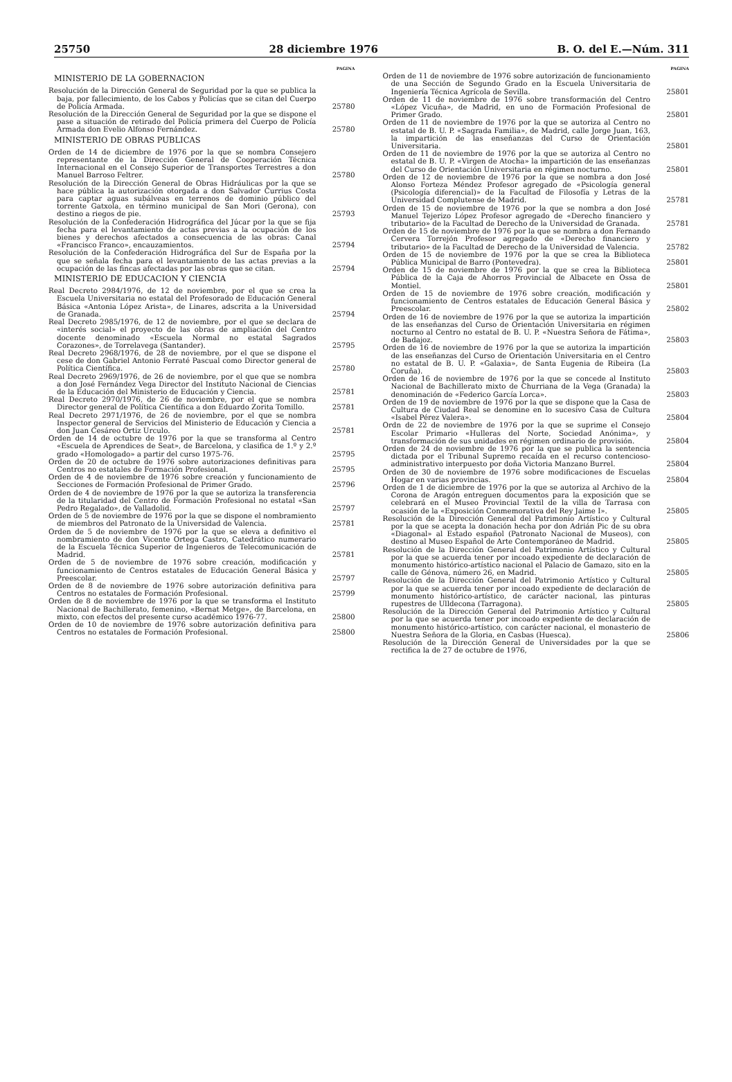25750 28 diciembre 1976 B. O. del E.—Núm. 311
PAGINA
MINISTERIO DE LA GOBERNACION
Resolución de la Dirección General de Seguridad por la que se publica la baja, por fallecimiento, de los Cabos y Policías que se citan del Cuerpo de Policía Armada. 25780
Resolución de la Dirección General de Seguridad por la que se dispone el pase a situación de retirado del Policía primera del Cuerpo de Policía Armada don Evelio Alfonso Fernández. 25780
MINISTERIO DE OBRAS PUBLICAS
Orden de 14 de diciembre de 1976 por la que se nombra Consejero representante de la Dirección General de Cooperación Técnica Internacional en el Consejo Superior de Transportes Terrestres a don Manuel Barroso Feltrer. 25780
Resolución de la Dirección General de Obras Hidráulicas por la que se hace pública la autorización otorgada a don Salvador Currius Costa para captar aguas subálveas en terrenos de dominio público del torrente Gatxola, en término municipal de San Mori (Gerona), con destino a riegos de pie. 25793
Resolución de la Confederación Hidrográfica del Júcar por la que se fija fecha para el levantamiento de actas previas a la ocupación de los bienes y derechos afectados a consecuencia de las obras: Canal «Francisco Franco», encauzamientos. 25794
Resolución de la Confederación Hidrográfica del Sur de España por la que se señala fecha para el levantamiento de las actas previas a la ocupación de las fincas afectadas por las obras que se citan. 25794
MINISTERIO DE EDUCACION Y CIENCIA
Real Decreto 2984/1976, de 12 de noviembre, por el que se crea la Escuela Universitaria no estatal del Profesorado de Educación General Básica «Antonia López Arista», de Linares, adscrita a la Universidad de Granada. 25794
Real Decreto 2985/1976, de 12 de noviembre, por el que se declara de «interés social» el proyecto de las obras de ampliación del Centro docente denominado «Escuela Normal no estatal Sagrados Corazones», de Torrelavega (Santander). 25795
Real Decreto 2968/1976, de 28 de noviembre, por el que se dispone el cese de don Gabriel Antonio Ferraté Pascual como Director general de Política Científica. 25780
Real Decreto 2969/1976, de 26 de noviembre, por el que que se nombra a don José Fernández Vega Director del Instituto Nacional de Ciencias de la Educación del Ministerio de Educación y Ciencia. 25781
Real Decreto 2970/1976, de 26 de noviembre, por el que se nombra Director general de Política Científica a don Eduardo Zorita Tomillo. 25781
Real Decreto 2971/1976, de 26 de noviembre, por el que se nombra Inspector general de Servicios del Ministerio de Educación y Ciencia a don Juan Cesáreo Ortiz Urculo. 25781
Orden de 14 de octubre de 1976 por la que se transforma al Centro «Escuela de Aprendices de Seat», de Barcelona, y clasifica de 1.º y 2.º grado «Homologado» a partir del curso 1975-76. 25795
Orden de 20 de octubre de 1976 sobre autorizaciones definitivas para Centros no estatales de Formación Profesional. 25795
Orden de 4 de noviembre de 1976 sobre creación y funcionamiento de Secciones de Formación Profesional de Primer Grado. 25796
Orden de 4 de noviembre de 1976 por la que se autoriza la transferencia de la titularidad del Centro de Formación Profesional no estatal «San Pedro Regalado», de Valladolid. 25797
Orden de 5 de noviembre de 1976 por la que se dispone el nombramiento de miembros del Patronato de la Universidad de Valencia. 25781
Orden de 5 de noviembre de 1976 por la que se eleva a definitivo el nombramiento de don Vicente Ortega Castro, Catedrático numerario de la Escuela Técnica Superior de Ingenieros de Telecomunicación de Madrid. 25781
Orden de 5 de noviembre de 1976 sobre creación, modificación y funcionamiento de Centros estatales de Educación General Básica y Preescolar. 25797
Orden de 8 de noviembre de 1976 sobre autorización definitiva para Centros no estatales de Formación Profesional. 25799
Orden de 8 de noviembre de 1976 por la que se transforma el Instituto Nacional de Bachillerato, femenino, «Bernat Metge», de Barcelona, en mixto, con efectos del presente curso académico 1976-77. 25800
Orden de 10 de noviembre de 1976 sobre autorización definitiva para Centros no estatales de Formación Profesional. 25800
PAGINA
Orden de 11 de noviembre de 1976 sobre autorización de funcionamiento de una Sección de Segundo Grado en la Escuela Universitaria de Ingeniería Técnica Agrícola de Sevilla. 25801
Orden de 11 de noviembre de 1976 sobre transformación del Centro «López Vicuña», de Madrid, en uno de Formación Profesional de Primer Grado. 25801
Orden de 11 de noviembre de 1976 por la que se autoriza al Centro no estatal de B. U. P. «Sagrada Familia», de Madrid, calle Jorge Juan, 163, la impartición de las enseñanzas del Curso de Orientación Universitaria. 25801
Orden de 11 de noviembre de 1976 por la que se autoriza al Centro no estatal de B. U. P. «Virgen de Atocha» la impartición de las enseñanzas del Curso de Orientación Universitaria en régimen nocturno. 25801
Orden de 12 de noviembre de 1976 por la que se nombra a don José Alonso Forteza Méndez Profesor agregado de «Psicología general (Psicología diferencial)» de la Facultad de Filosofía y Letras de la Universidad Complutense de Madrid. 25781
Orden de 15 de noviembre de 1976 por la que se nombra a don José Manuel Tejerizo López Profesor agregado de «Derecho financiero y tributario» de la Facultad de Derecho de la Universidad de Granada. 25781
Orden de 15 de noviembre de 1976 por la que se nombra a don Fernando Cervera Torrejón Profesor agregado de «Derecho financiero y tributario» de la Facultad de Derecho de la Universidad de Valencia. 25782
Orden de 15 de noviembre de 1976 por la que se crea la Biblioteca Pública Municipal de Barro (Pontevedra). 25801
Orden de 15 de noviembre de 1976 por la que se crea la Biblioteca Pública de la Caja de Ahorros Provincial de Albacete en Ossa de Montiel. 25801
Orden de 15 de noviembre de 1976 sobre creación, modificación y funcionamiento de Centros estatales de Educación General Básica y Preescolar. 25802
Orden de 16 de noviembre de 1976 por la que se autoriza la impartición de las enseñanzas del Curso de Orientación Universitaria en régimen nocturno al Centro no estatal de B. U. P. «Nuestra Señora de Fátima», de Badajoz. 25803
Orden de 16 de noviembre de 1976 por la que se autoriza la impartición de las enseñanzas del Curso de Orientación Universitaria en el Centro no estatal de B. U. P. «Galaxia», de Santa Eugenia de Ribeira (La Coruña). 25803
Orden de 16 de noviembre de 1976 por la que se concede al Instituto Nacional de Bachillerato mixto de Churriana de la Vega (Granada) la denominación de «Federico García Lorca». 25803
Orden de 19 de noviembre de 1976 por la que se dispone que la Casa de Cultura de Ciudad Real se denomine en lo sucesivo Casa de Cultura «Isabel Pérez Valera». 25804
Ordn de 22 de noviembre de 1976 por la que se suprime el Consejo Escolar Primario «Hulleras del Norte, Sociedad Anónima», y transformación de sus unidades en régimen ordinario de provisión. 25804
Orden de 24 de noviembre de 1976 por la que se publica la sentencia dictada por el Tribunal Supremo recaída en el recurso contencioso-administrativo interpuesto por doña Victoria Manzano Burrel. 25804
Orden de 30 de noviembre de 1976 sobre modificaciones de Escuelas Hogar en varias provincias. 25804
Orden de 1 de diciembre de 1976 por la que se autoriza al Archivo de la Corona de Aragón entreguen documentos para la exposición que se celebrará en el Museo Provincial Textil de la villa de Tarrasa con ocasión de la «Exposición Conmemorativa del Rey Jaime I». 25805
Resolución de la Dirección General del Patrimonio Artístico y Cultural por la que se acepta la donación hecha por don Adrián Pic de su obra «Diagonal» al Estado español (Patronato Nacional de Museos), con destino al Museo Español de Arte Contemporáneo de Madrid. 25805
Resolución de la Dirección General del Patrimonio Artístico y Cultural por la que se acuerda tener por incoado expediente de declaración de monumento histórico-artístico nacional el Palacio de Gamazo, sito en la calle de Génova, número 26, en Madrid. 25805
Resolución de la Dirección General del Patrimonio Artístico y Cultural por la que se acuerda tener por incoado expediente de declaración de monumento histórico-artístico, de carácter nacional, las pinturas rupestres de Ulldecona (Tarragona). 25805
Resolución de la Dirección General del Patrimonio Artístico y Cultural por la que se acuerda tener por incoado expediente de declaración de monumento histórico-artístico, con carácter nacional, el monasterio de Nuestra Señora de la Gloria, en Casbas (Huesca). 25806
Resolución de la Dirección General de Universidades por la que se rectifica la de 27 de octubre de 1976,